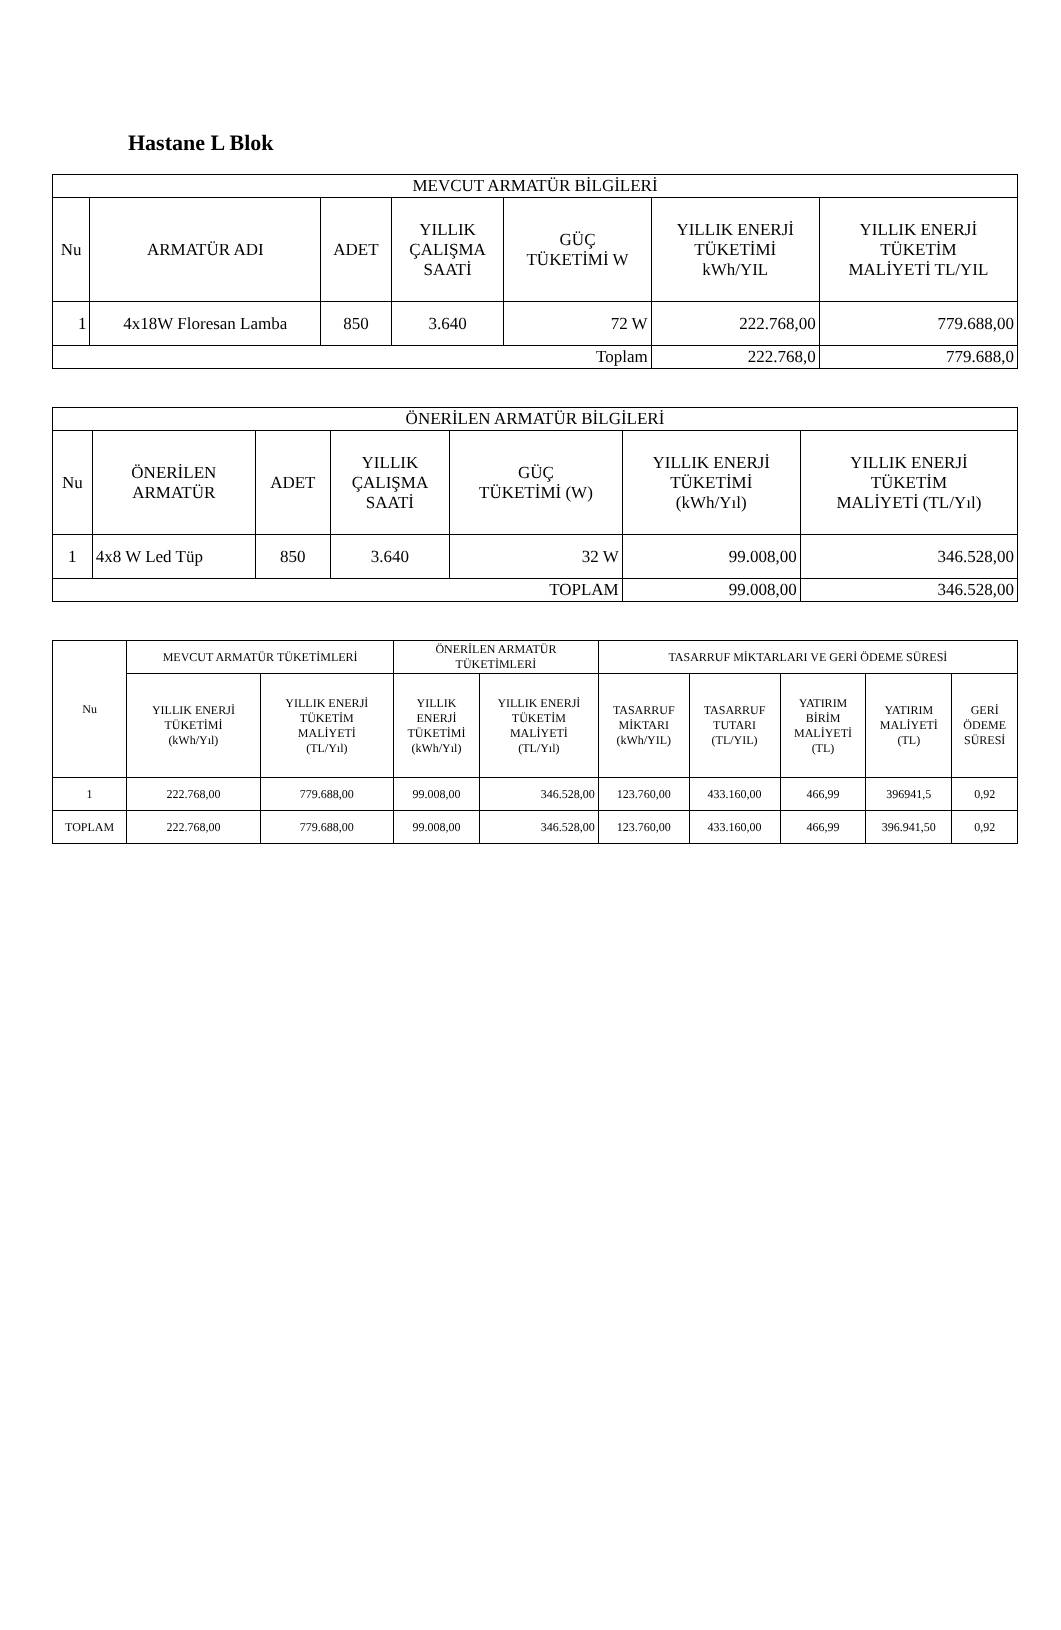Hastane L Blok
| MEVCUT ARMATÜR BİLGİLERİ | | | | | | |
| --- | --- | --- | --- | --- | --- | --- |
| Nu | ARMATÜR ADI | ADET | YILLIK ÇALIŞMA SAATİ | GÜÇ TÜKETİMİ W | YILLIK ENERJİ TÜKETİMİ kWh/YIL | YILLIK ENERJİ TÜKETİM MALİYETİ TL/YIL |
| 1 | 4x18W Floresan Lamba | 850 | 3.640 | 72 W | 222.768,00 | 779.688,00 |
| Toplam | | | | | 222.768,0 | 779.688,0 |
| ÖNERİLEN ARMATÜR BİLGİLERİ | | | | | | |
| --- | --- | --- | --- | --- | --- | --- |
| Nu | ÖNERİLEN ARMATÜR | ADET | YILLIK ÇALIŞMA SAATİ | GÜÇ TÜKETİMİ (W) | YILLIK ENERJİ TÜKETİMİ (kWh/Yıl) | YILLIK ENERJİ TÜKETİM MALİYETİ (TL/Yıl) |
| 1 | 4x8 W Led Tüp | 850 | 3.640 | 32 W | 99.008,00 | 346.528,00 |
| TOPLAM | | | | | 99.008,00 | 346.528,00 |
| Nu | MEVCUT ARMATÜR TÜKETİMLERİ | | ÖNERİLEN ARMATÜR TÜKETİMLERİ | | TASARRUF MİKTARLARI VE GERİ ÖDEME SÜRESİ | | | | |
| --- | --- | --- | --- | --- | --- | --- | --- | --- | --- |
| | YILLIK ENERJİ TÜKETİMİ (kWh/Yıl) | YILLIK ENERJİ TÜKETİM MALİYETİ (TL/Yıl) | YILLIK ENERJİ TÜKETİMİ (kWh/Yıl) | YILLIK ENERJİ TÜKETİM MALİYETİ (TL/Yıl) | TASARRUF MİKTARI (kWh/YIL) | TASARRUF TUTARI (TL/YIL) | YATIRIM BİRİM MALİYETİ (TL) | YATIRIM MALİYETİ (TL) | GERİ ÖDEME SÜRESİ |
| 1 | 222.768,00 | 779.688,00 | 99.008,00 | 346.528,00 | 123.760,00 | 433.160,00 | 466,99 | 396941,5 | 0,92 |
| TOPLAM | 222.768,00 | 779.688,00 | 99.008,00 | 346.528,00 | 123.760,00 | 433.160,00 | 466,99 | 396.941,50 | 0,92 |